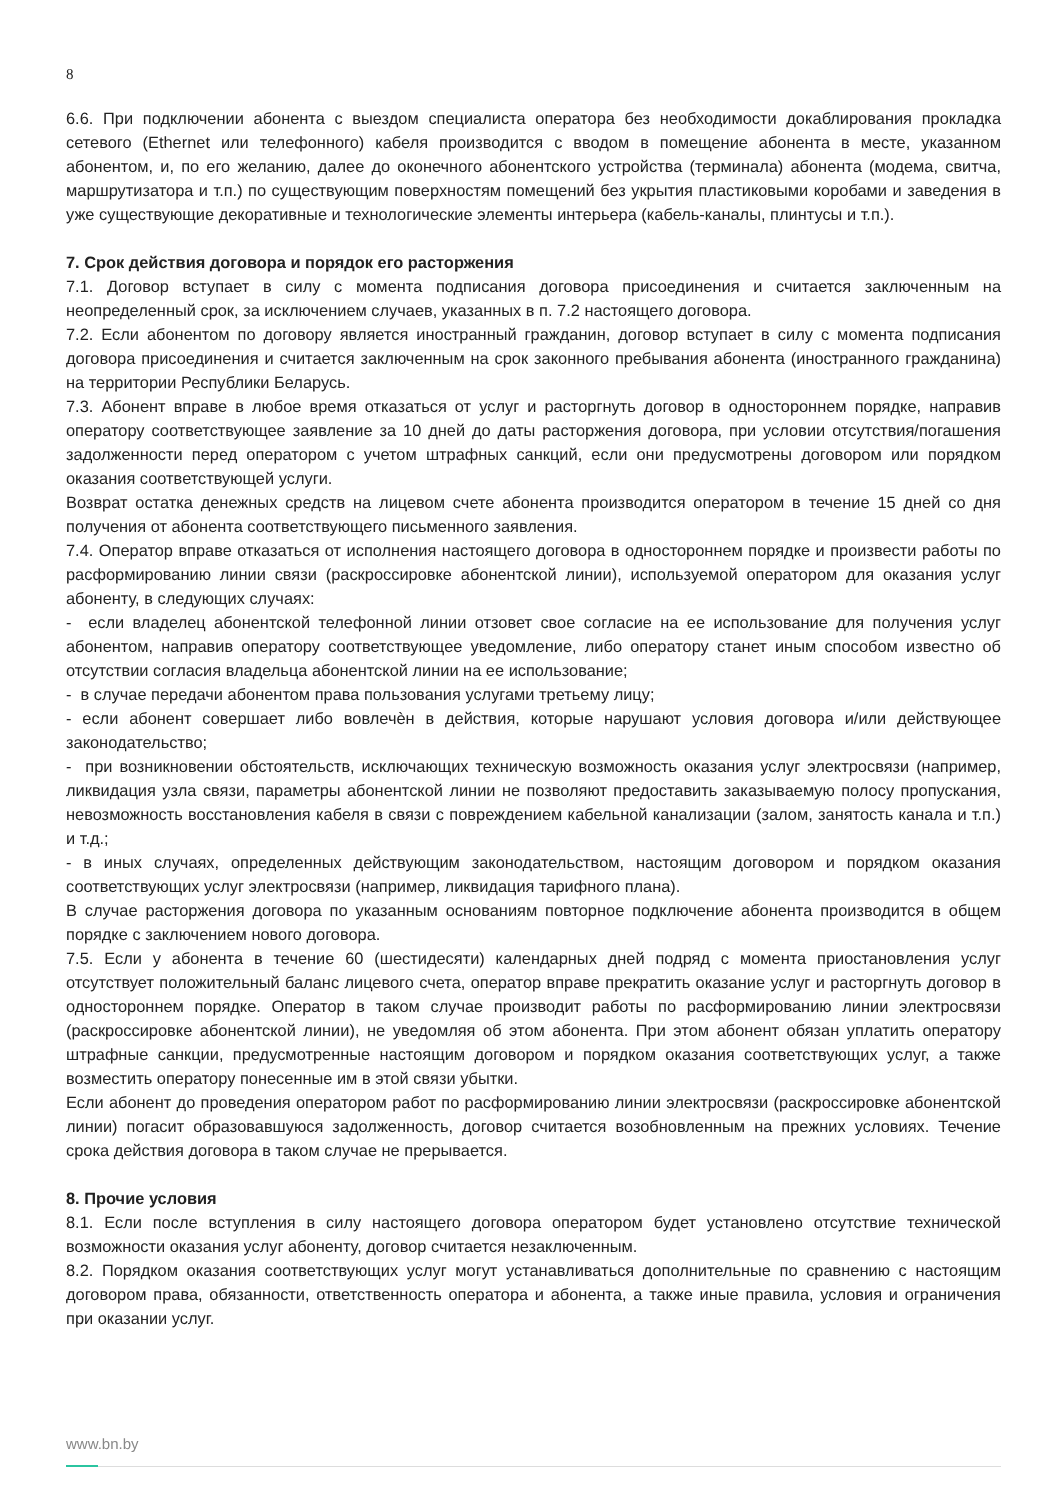8
6.6. При подключении абонента с выездом специалиста оператора без необходимости докаблирования прокладка сетевого (Ethernet или телефонного) кабеля производится с вводом в помещение абонента в месте, указанном абонентом, и, по его желанию, далее до оконечного абонентского устройства (терминала) абонента (модема, свитча, маршрутизатора и т.п.) по существующим поверхностям помещений без укрытия пластиковыми коробами и заведения в уже существующие декоративные и технологические элементы интерьера (кабель-каналы, плинтусы и т.п.).
7. Срок действия договора и порядок его расторжения
7.1. Договор вступает в силу с момента подписания договора присоединения и считается заключенным на неопределенный срок, за исключением случаев, указанных в п. 7.2 настоящего договора.
7.2. Если абонентом по договору является иностранный гражданин, договор вступает в силу с момента подписания договора присоединения и считается заключенным на срок законного пребывания абонента (иностранного гражданина) на территории Республики Беларусь.
7.3. Абонент вправе в любое время отказаться от услуг и расторгнуть договор в одностороннем порядке, направив оператору соответствующее заявление за 10 дней до даты расторжения договора, при условии отсутствия/погашения задолженности перед оператором с учетом штрафных санкций, если они предусмотрены договором или порядком оказания соответствующей услуги.
Возврат остатка денежных средств на лицевом счете абонента производится оператором в течение 15 дней со дня получения от абонента соответствующего письменного заявления.
7.4. Оператор вправе отказаться от исполнения настоящего договора в одностороннем порядке и произвести работы по расформированию линии связи (раскроссировке абонентской линии), используемой оператором для оказания услуг абоненту, в следующих случаях:
- если владелец абонентской телефонной линии отзовет свое согласие на ее использование для получения услуг абонентом, направив оператору соответствующее уведомление, либо оператору станет иным способом известно об отсутствии согласия владельца абонентской линии на ее использование;
- в случае передачи абонентом права пользования услугами третьему лицу;
- если абонент совершает либо вовлечѐн в действия, которые нарушают условия договора и/или действующее законодательство;
- при возникновении обстоятельств, исключающих техническую возможность оказания услуг электросвязи (например, ликвидация узла связи, параметры абонентской линии не позволяют предоставить заказываемую полосу пропускания, невозможность восстановления кабеля в связи с повреждением кабельной канализации (залом, занятость канала и т.п.) и т.д.;
- в иных случаях, определенных действующим законодательством, настоящим договором и порядком оказания соответствующих услуг электросвязи (например, ликвидация тарифного плана).
В случае расторжения договора по указанным основаниям повторное подключение абонента производится в общем порядке с заключением нового договора.
7.5. Если у абонента в течение 60 (шестидесяти) календарных дней подряд с момента приостановления услуг отсутствует положительный баланс лицевого счета, оператор вправе прекратить оказание услуг и расторгнуть договор в одностороннем порядке. Оператор в таком случае производит работы по расформированию линии электросвязи (раскроссировке абонентской линии), не уведомляя об этом абонента. При этом абонент обязан уплатить оператору штрафные санкции, предусмотренные настоящим договором и порядком оказания соответствующих услуг, а также возместить оператору понесенные им в этой связи убытки.
Если абонент до проведения оператором работ по расформированию линии электросвязи (раскроссировке абонентской линии) погасит образовавшуюся задолженность, договор считается возобновленным на прежних условиях. Течение срока действия договора в таком случае не прерывается.
8. Прочие условия
8.1. Если после вступления в силу настоящего договора оператором будет установлено отсутствие технической возможности оказания услуг абоненту, договор считается незаключенным.
8.2. Порядком оказания соответствующих услуг могут устанавливаться дополнительные по сравнению с настоящим договором права, обязанности, ответственность оператора и абонента, а также иные правила, условия и ограничения при оказании услуг.
www.bn.by